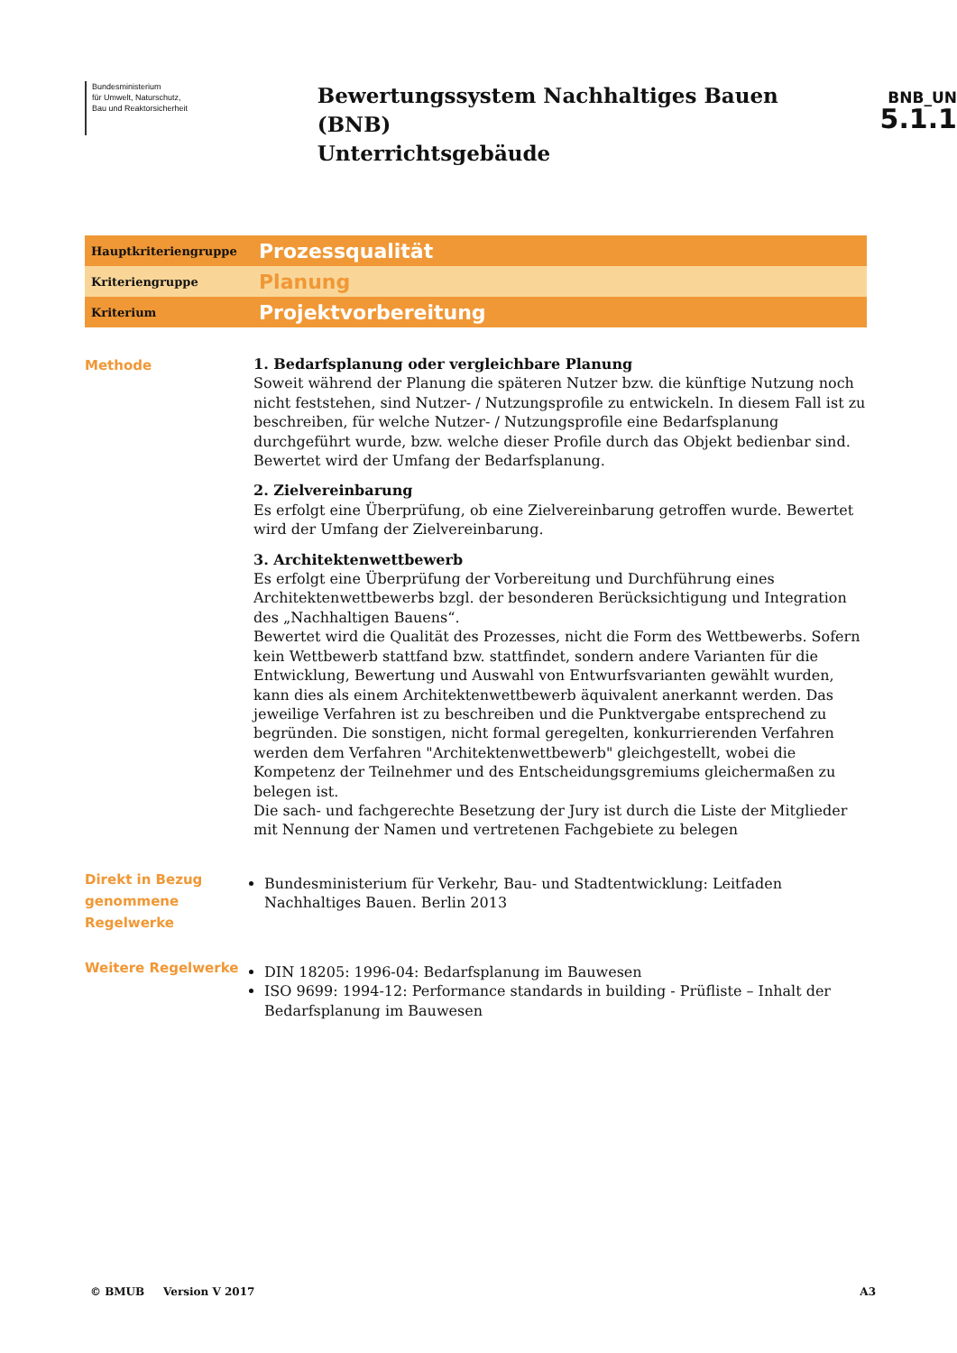Bundesministerium
für Umwelt, Naturschutz,
Bau und Reaktorsicherheit
Bewertungssystem Nachhaltiges Bauen (BNB)
Unterrichtsgebäude
BNB_UN
5.1.1
Hauptkriteriengruppe
Prozessqualität
Kriteriengruppe
Planung
Kriterium
Projektvorbereitung
Methode
1. Bedarfsplanung oder vergleichbare Planung
Soweit während der Planung die späteren Nutzer bzw. die künftige Nutzung noch nicht feststehen, sind Nutzer- / Nutzungsprofile zu entwickeln. In diesem Fall ist zu beschreiben, für welche Nutzer- / Nutzungsprofile eine Bedarfsplanung durchgeführt wurde, bzw. welche dieser Profile durch das Objekt bedienbar sind. Bewertet wird der Umfang der Bedarfsplanung.
2. Zielvereinbarung
Es erfolgt eine Überprüfung, ob eine Zielvereinbarung getroffen wurde. Bewertet wird der Umfang der Zielvereinbarung.
3. Architektenwettbewerb
Es erfolgt eine Überprüfung der Vorbereitung und Durchführung eines Architektenwettbewerbs bzgl. der besonderen Berücksichtigung und Integration des „Nachhaltigen Bauens“.
Bewertet wird die Qualität des Prozesses, nicht die Form des Wettbewerbs. Sofern kein Wettbewerb stattfand bzw. stattfindet, sondern andere Varianten für die Entwicklung, Bewertung und Auswahl von Entwurfsvarianten gewählt wurden, kann dies als einem Architektenwettbewerb äquivalent anerkannt werden. Das jeweilige Verfahren ist zu beschreiben und die Punktvergabe entsprechend zu begründen. Die sonstigen, nicht formal geregelten, konkurrierenden Verfahren werden dem Verfahren "Architektenwettbewerb" gleichgestellt, wobei die Kompetenz der Teilnehmer und des Entscheidungsgremiums gleichermaßen zu belegen ist.
Die sach- und fachgerechte Besetzung der Jury ist durch die Liste der Mitglieder mit Nennung der Namen und vertretenen Fachgebiete zu belegen
Direkt in Bezug genommene Regelwerke
Bundesministerium für Verkehr, Bau- und Stadtentwicklung: Leitfaden Nachhaltiges Bauen. Berlin 2013
Weitere Regelwerke
DIN 18205: 1996-04: Bedarfsplanung im Bauwesen
ISO 9699: 1994-12: Performance standards in building - Prüfliste – Inhalt der Bedarfsplanung im Bauwesen
© BMUB Version V 2017 A3